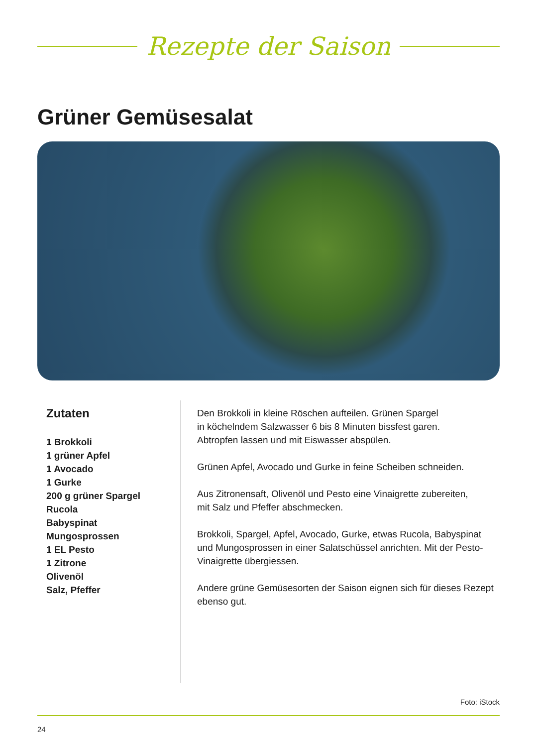Rezepte der Saison
Grüner Gemüsesalat
Zutaten
1 Brokkoli
1 grüner Apfel
1 Avocado
1 Gurke
200 g grüner Spargel
Rucola
Babyspinat
Mungosprossen
1 EL Pesto
1 Zitrone
Olivenöl
Salz, Pfeffer
Den Brokkoli in kleine Röschen aufteilen. Grünen Spargel
in köchelndem Salzwasser 6 bis 8 Minuten bissfest garen.
Abtropfen lassen und mit Eiswasser abspülen.
Grünen Apfel, Avocado und Gurke in feine Scheiben schneiden.
Aus Zitronensaft, Olivenöl und Pesto eine Vinaigrette zubereiten,
mit Salz und Pfeffer abschmecken.
Brokkoli, Spargel, Apfel, Avocado, Gurke, etwas Rucola, Babyspinat
und Mungosprossen in einer Salatschüssel anrichten. Mit der Pesto-
Vinaigrette übergiessen.
Andere grüne Gemüsesorten der Saison eignen sich für dieses Rezept
ebenso gut.
Foto: iStock
24